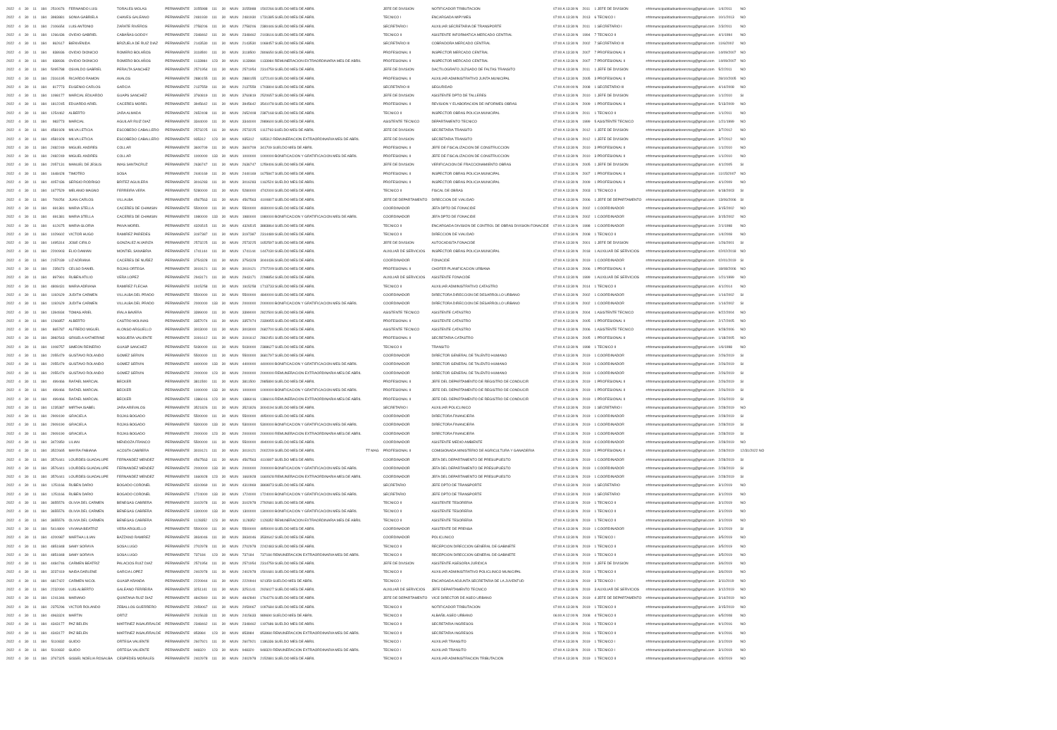| 2022 | 4 | 30 | 11 | 184 | 2510676 | FERNANDO LUIS | TORALES MOLAS | PERMANENTE | 3155988 | 111 | 30 | MUN | 3155988 | 1502266 SUELDO MES DE ABRIL | | JEFE DE DIVISION | NOTIFICADOR TRIBUTACION | 07:00 A 13:30 N | 2011 | 1 JEFE DE DIVISION | rrhhmunicipalidadsanlorenzocg@gmail.com | 1/4/2011 | NO |
| 2022 | 4 | 30 | 11 | 184 | 3983881 | SONIA GABRIELA | CHAVES GALEANO | PERMANENTE | 2481930 | 111 | 30 | MUN | 2481930 | 1731385 SUELDO MES DE ABRIL | | TECNICO I | ENCARGADA MIPYMES | 07:00 A 13:30 N | 2013 | 6 TECNICO I | rrhhmunicipalidadsanlorenzocg@gmail.com | 10/1/2013 | NO |
| 2022 | 4 | 30 | 11 | 184 | 2106654 | LUIS ANTONIO | ZARATE RIVEROS | PERMANENTE | 2758206 | 111 | 30 | MUN | 2758206 | 2380446 SUELDO MES DE ABRIL | | SECRETARIO I | AUXILIAR SECRETARIA DE TRANSPORTE | 07:00 A 13:30 N | 2011 | 1 SECRETARIO I | rrhhmunicipalidadsanlorenzocg@gmail.com | 2/3/2011 | NO |
| 2022 | 4 | 30 | 11 | 184 | 1266436 | OVIDIO GABRIEL | CABAÑAS GODOY | PERMANENTE | 2348462 | 111 | 30 | MUN | 2348462 | 2103616 SUELDO MES DE ABRIL | | TECNICO II | ASISTENTE INFORMATICA MERCADO CENTRAL | 07:00 A 13:30 N | 1994 | 7 TECNICO II | rrhhmunicipalidadsanlorenzocg@gmail.com | 4/1/1994 | NO |
| 2022 | 4 | 30 | 11 | 184 | 862617 | BIENVENIDA | BRIZUELA DE RUIZ DIAZ | PERMANENTE | 2143530 | 111 | 30 | MUN | 2143530 | 1068457 SUELDO MES DE ABRIL | | SECRETARIO III | COBRADORA MERCADO CENTRAL | 07:00 A 13:30 N | 2002 | 7 SECRETARIO III | rrhhmunicipalidadsanlorenzocg@gmail.com | 11/6/2002 | NO |
| 2022 | 4 | 30 | 11 | 184 | 838936 | OVIDIO DIONICIO | ROMERO BOLAÑOS | PERMANENTE | 3118500 | 111 | 30 | MUN | 3118500 | 2806650 SUELDO MES DE ABRIL | | PROFESIONAL II | INSPECTOR MERCADO CENTRAL | 07:00 A 13:30 N | 2007 | 7 PROFESIONAL II | rrhhmunicipalidadsanlorenzocg@gmail.com | 14/09/2007 | NO |
| 2022 | 4 | 30 | 11 | 184 | 838936 | OVIDIO DIONICIO | ROMERO BOLAÑOS | PERMANENTE | 1133984 | 123 | 30 | MUN | 1133984 | 1133984 REMUNERACION EXTRAORDINARIA MES DE ABRIL | | PROFESIONAL II | INSPECTOR MERCADO CENTRAL | 07:00 A 13:30 N | 2007 | 7 PROFESIONAL II | rrhhmunicipalidadsanlorenzocg@gmail.com | 14/09/2007 | NO |
| 2022 | 4 | 30 | 11 | 184 | 5095788 | OSVALDO GABRIEL | PERALTA SANCHEZ | PERMANENTE | 2571954 | 111 | 30 | MUN | 2571954 | 2314759 SUELDO MES DE ABRIL | | JEFE DE DIVISION | DACTILOGRAFO JUZGADO DE FALTAS TRANSITO | 07:00 A 13:30 N | 2011 | 1 JEFE DE DIVISION | rrhhmunicipalidadsanlorenzocg@gmail.com | 5/2/2011 | NO |
| 2022 | 4 | 30 | 11 | 184 | 2316195 | RICARDO RAMON | AVALOS | PERMANENTE | 2880155 | 111 | 30 | MUN | 2880155 | 1372140 SUELDO MES DE ABRIL | | PROFESIONAL II | AUXILIAR ADMINISTRATIVO JUNTA MUNICIPAL | 07:00 A 13:30 N | 2005 | 3 PROFESIONAL II | rrhhmunicipalidadsanlorenzocg@gmail.com | 28/10/2005 | NO |
| 2022 | 4 | 30 | 11 | 184 | 817773 | EUGENIO CARLOS | GARCIA | PERMANENTE | 2137559 | 111 | 30 | MUN | 2137559 | 1703804 SUELDO MES DE ABRIL | | SECRETARIO III | SEGURIDAD | 17:00 A 00:00 N | 2008 | 1 SECRETARIO III | rrhhmunicipalidadsanlorenzocg@gmail.com | 4/14/2008 | NO |
| 2022 | 4 | 30 | 11 | 184 | 1098177 | MARCIAL EDUARDO | GUAPS SANCHEZ | PERMANENTE | 3760819 | 111 | 30 | MUN | 3760819 | 2520657 SUELDO MES DE ABRIL | | JEFE DE DIVISION | ASISTENTE DPTO DE TALLERES | 07:00 A 13:30 N | 2010 | 1 JEFE DE DIVISION | rrhhmunicipalidadsanlorenzocg@gmail.com | 1/1/2010 | SI |
| 2022 | 4 | 30 | 11 | 184 | 1812245 | EDUARDO ARIEL | CACERES MOREL | PERMANENTE | 3945642 | 111 | 30 | MUN | 3945642 | 3541078 SUELDO MES DE ABRIL | | PROFESIONAL II | REVISION Y ELABORACION DE INFORMES OBRAS | 07:00 A 13:30 N | 2009 | 1 PROFESIONAL II | rrhhmunicipalidadsanlorenzocg@gmail.com | 5/13/2009 | NO |
| 2022 | 4 | 30 | 11 | 184 | 1254462 | ALBERTO | JARA ALMADA | PERMANENTE | 2652408 | 111 | 30 | MUN | 2652408 | 2387168 SUELDO MES DE ABRIL | | TECNICO II | INSPECTOR OBRAS POLICIA MUNICIPAL | 07:00 A 13:30 N | 2011 | 1 TECNICO II | rrhhmunicipalidadsanlorenzocg@gmail.com | 1/1/2011 | NO |
| 2022 | 4 | 30 | 11 | 184 | 983773 | MARCIAL | AGUILAR RUIZ DIAZ | PERMANENTE | 3344000 | 111 | 30 | MUN | 3344000 | 2989600 SUELDO MES DE ABRIL | | ASISTENTE TECNICO | DEPARTAMENTO TECNICO | 07:00 A 13:30 N | 1999 | 5 ASISTENTE TECNICO | rrhhmunicipalidadsanlorenzocg@gmail.com | 1/21/1999 | NO |
| 2022 | 4 | 30 | 11 | 184 | 4581928 | MILVA LETICIA | ESCOBEDO CABALLERO | PERMANENTE | 2573225 | 111 | 30 | MUN | 2573225 | 1112793 SUELDO MES DE ABRIL | | JEFE DE DIVISION | SECRETARIA TRANSITO | 07:00 A 13:30 N | 2012 | 1 JEFE DE DIVISION | rrhhmunicipalidadsanlorenzocg@gmail.com | 3/7/2012 | NO |
| 2022 | 4 | 30 | 11 | 184 | 4581928 | MILVA LETICIA | ESCOBEDO CABALLERO | PERMANENTE | 935312 | 123 | 30 | MUN | 935312 | 935312 REMUNERACION EXTRAORDINARIA MES DE ABRIL | | JEFE DE DIVISION | SECRETARIA TRANSITO | 07:00 A 13:30 N | 2012 | 1 JEFE DE DIVISION | rrhhmunicipalidadsanlorenzocg@gmail.com | 3/7/2012 | NO |
| 2022 | 4 | 30 | 11 | 184 | 2482249 | MIGUEL ANDRES | COLLAR | PERMANENTE | 3600709 | 111 | 30 | MUN | 3600709 | 341709 SUELDO MES DE ABRIL | | PROFESIONAL II | JEFE DE FISCALIZACION DE CONSTRUCCION | 07:00 A 13:30 N | 2010 | 3 PROFESIONAL II | rrhhmunicipalidadsanlorenzocg@gmail.com | 1/1/2010 | NO |
| 2022 | 4 | 30 | 11 | 184 | 2482249 | MIGUEL ANDRES | COLLAR | PERMANENTE | 1000000 | 133 | 30 | MUN | 1000000 | 1000000 BONIFICACION Y GRATIFICACION MES DE ABRIL | | PROFESIONAL II | JEFE DE FISCALIZACION DE CONSTRUCCION | 07:00 A 13:30 N | 2010 | 3 PROFESIONAL II | rrhhmunicipalidadsanlorenzocg@gmail.com | 1/1/2010 | NO |
| 2022 | 4 | 30 | 11 | 184 | 2057131 | MANUEL DE JESUS | IMAS SANTACRUZ | PERMANENTE | 2636747 | 111 | 30 | MUN | 2636747 | 1259406 SUELDO MES DE ABRIL | | JEFE DE DIVISION | VERIFICACION DE FRACCIONAMIENTO OBRAS | 07:00 A 13:30 N | 2005 | 1 JEFE DE DIVISION | rrhhmunicipalidadsanlorenzocg@gmail.com | 4/1/2005 | SI |
| 2022 | 4 | 30 | 11 | 184 | 1648428 | TIMOTEO | SOSA | PERMANENTE | 2440169 | 111 | 30 | MUN | 2440169 | 1675847 SUELDO MES DE ABRIL | | PROFESIONAL II | INSPECTOR OBRAS POLICIA MUNICIPAL | 07:00 A 13:30 N | 2007 | 1 PROFESIONAL II | rrhhmunicipalidadsanlorenzocg@gmail.com | 11/15/2007 | NO |
| 2022 | 4 | 30 | 11 | 184 | 4057436 | SERGIO RODRIGO | BRITEZ AGUILERA | PERMANENTE | 3016283 | 111 | 30 | MUN | 3016283 | 1162524 SUELDO MES DE ABRIL | | PROFESIONAL II | INSPECTOR OBRAS POLICIA MUNICIPAL | 07:00 A 13:30 N | 2009 | 1 PROFESIONAL II | rrhhmunicipalidadsanlorenzocg@gmail.com | 4/1/2009 | NO |
| 2022 | 4 | 30 | 11 | 184 | 1677529 | MELANIO MAGNO | FERREIRA VERA | PERMANENTE | 5280000 | 111 | 30 | MUN | 5280000 | 4742000 SUELDO MES DE ABRIL | | TECNICO II | FISCAL DE OBRAS | 07:00 A 13:30 N | 2003 | 1 TECNICO II | rrhhmunicipalidadsanlorenzocg@gmail.com | 6/18/2003 | SI |
| 2022 | 4 | 30 | 11 | 184 | 709254 | JUAN CARLOS | VILLALBA | PERMANENTE | 4567563 | 111 | 30 | MUN | 4567563 | 4100807 SUELDO MES DE ABRIL | | JEFE DE DEPARTAMENTO | DIRECCION DE VIALIDAD | 07:00 A 13:30 N | 2006 | 1 JEFE DE DEPARTAMENTO | rrhhmunicipalidadsanlorenzocg@gmail.com | 13/06/2006 | SI |
| 2022 | 4 | 30 | 11 | 184 | 691381 | MARIA STELLA | CACERES DE CHAMSIN | PERMANENTE | 5500000 | 111 | 30 | MUN | 5500000 | 4930000 SUELDO MES DE ABRIL | | COORDINADOR | JEFA DPTO DE FONACIDE | 07:00 A 13:30 N | 2002 | 1 COORDINADOR | rrhhmunicipalidadsanlorenzocg@gmail.com | 3/15/2002 | NO |
| 2022 | 4 | 30 | 11 | 184 | 691381 | MARIA STELLA | CACERES DE CHAMSIN | PERMANENTE | 1980000 | 133 | 30 | MUN | 1980000 | 1980000 BONIFICACION Y GRATIFICACION MES DE ABRIL | | COORDINADOR | JEFA DPTO DE FONACIDE | 07:00 A 13:30 N | 2002 | 1 COORDINADOR | rrhhmunicipalidadsanlorenzocg@gmail.com | 3/15/2002 | NO |
| 2022 | 4 | 30 | 11 | 184 | 612675 | MARIA GLORIA | PAIVA MOREL | PERMANENTE | 4326515 | 111 | 30 | MUN | 4326515 | 3883864 SUELDO MES DE ABRIL | | TECNICO II | ENCARGADA DIVISION DE CONTROL DE OBRAS DIVISION FONACIDE | 07:00 A 13:30 N | 1998 | 1 COORDINADOR | rrhhmunicipalidadsanlorenzocg@gmail.com | 2/1/1998 | NO |
| 2022 | 4 | 30 | 11 | 184 | 1029602 | VICTOR HUGO | RAMIREZ PAREDES | PERMANENTE | 3197387 | 111 | 30 | MUN | 3197387 | 2314489 SUELDO MES DE ABRIL | | TECNICO II | DIRECCION DE VIALIDAD | 07:00 A 13:30 N | 2008 | 1 TECNICO II | rrhhmunicipalidadsanlorenzocg@gmail.com | 1/4/2008 | NO |
| 2022 | 4 | 30 | 11 | 184 | 1495314 | JOSE CIRILO | GONZALEZ ALVARIZA | PERMANENTE | 2573225 | 111 | 30 | MUN | 2573225 | 1652597 SUELDO MES DE ABRIL | | JEFE DE DIVISION | AUTOCADISTA FONACIDE | 07:00 A 13:30 N | 2001 | 1 JEFE DE DIVISION | rrhhmunicipalidadsanlorenzocg@gmail.com | 1/26/2001 | SI |
| 2022 | 4 | 30 | 11 | 184 | 2200903 | ELIO DAMIAN | MONTIEL SANABRIA | PERMANENTE | 1741144 | 111 | 30 | MUN | 1741144 | 1447030 SUELDO MES DE ABRIL | | AUXILIAR DE SERVICIOS | INSPECTOR OBRAS POLICIA MUNICIPAL | 07:00 A 13:30 N | 2018 | 1 AUXILIAR DE SERVICIOS | rrhhmunicipalidadsanlorenzocg@gmail.com | 02/02/2018 | NO |
| 2022 | 4 | 30 | 11 | 184 | 2157039 | LIZ ADRIANA | CACERES DE NUÑEZ | PERMANENTE | 3754328 | 111 | 30 | MUN | 3754328 | 3044436 SUELDO MES DE ABRIL | | COORDINADOR | FONACIDE | 07:00 A 13:30 N | 2019 | 1 COORDINADOR | rrhhmunicipalidadsanlorenzocg@gmail.com | 02/01/2019 | SI |
| 2022 | 4 | 30 | 11 | 184 | 235673 | CELSO DANIEL | ROJAS ORTEGA | PERMANENTE | 3019121 | 111 | 30 | MUN | 3019121 | 2707209 SUELDO MES DE ABRIL | | PROFESIONAL II | CHOFER PLANIFICACION URBANA | 07:00 A 13:30 N | 2006 | 1 PROFESIONAL II | rrhhmunicipalidadsanlorenzocg@gmail.com | 18/08/2006 | NO |
| 2022 | 4 | 30 | 11 | 184 | 897991 | RUBEN ATILIO | VERA LOPEZ | PERMANENTE | 2943171 | 111 | 30 | MUN | 2943171 | 2298854 SUELDO MES DE ABRIL | | AUXILIAR DE SERVICIOS | ASISTENTE FONACIDE | 07:00 A 13:30 N | 1999 | 1 AUXILIAR DE SERVICIOS | rrhhmunicipalidadsanlorenzocg@gmail.com | 1/21/1999 | NO |
| 2022 | 4 | 30 | 11 | 184 | 4808431 | MARIA ADRIANA | RAMIREZ FLECHA | PERMANENTE | 1915258 | 111 | 30 | MUN | 1915258 | 1713733 SUELDO MES DE ABRIL | | TECNICO II | AUXILIAR ADMINISTRATIVO CATASTRO | 07:00 A 13:30 N | 2014 | 1 TECNICO II | rrhhmunicipalidadsanlorenzocg@gmail.com | 4/1/2014 | NO |
| 2022 | 4 | 30 | 11 | 184 | 1192629 | JUDITH CARMEN | VILLALBA DEL PRADO | PERMANENTE | 5500000 | 111 | 30 | MUN | 5500000 | 4840000 SUELDO MES DE ABRIL | | COORDINADOR | DIRECTORA DIRECCION DE DESARROLLO URBANO | 07:00 A 13:30 N | 2002 | 1 COORDINADOR | rrhhmunicipalidadsanlorenzocg@gmail.com | 1/14/2002 | SI |
| 2022 | 4 | 30 | 11 | 184 | 1192629 | JUDITH CARMEN | VILLALBA DEL PRADO | PERMANENTE | 2000000 | 133 | 30 | MUN | 2000000 | 2000000 BONIFICACION Y GRATIFICACION MES DE ABRIL | | COORDINADOR | DIRECTORA DIRECCION DE DESARROLLO URBANO | 07:00 A 13:30 N | 2002 | 1 COORDINADOR | rrhhmunicipalidadsanlorenzocg@gmail.com | 1/14/2002 | SI |
| 2022 | 4 | 30 | 11 | 184 | 1394934 | TOMAS ARIEL | IRALA BAVERA | PERMANENTE | 3399000 | 111 | 30 | MUN | 3399000 | 2822500 SUELDO MES DE ABRIL | | ASISTENTE TECNICO | ASISTENTE CATASTRO | 07:00 A 13:30 N | 2004 | 1 ASISTENTE TECNICO | rrhhmunicipalidadsanlorenzocg@gmail.com | 9/22/2004 | NO |
| 2022 | 4 | 30 | 11 | 184 | 1266857 | ALBERTO | CASTRO MOLINAS | PERMANENTE | 3357074 | 111 | 30 | MUN | 3357074 | 2339955 SUELDO MES DE ABRIL | | PROFESIONAL II | ASISTENTE CATASTRO | 07:00 A 13:30 N | 2005 | 1 PROFESIONAL II | rrhhmunicipalidadsanlorenzocg@gmail.com | 2/17/2005 | NO |
| 2022 | 4 | 30 | 11 | 184 | 865787 | ALFREDO MIGUEL | ALONSO ARGUELLO | PERMANENTE | 3003000 | 111 | 30 | MUN | 3003000 | 2682700 SUELDO MES DE ABRIL | | ASISTENTE TECNICO | ASISTENTE CATASTRO | 07:00 A 13:30 N | 2006 | 1 ASISTENTE TECNICO | rrhhmunicipalidadsanlorenzocg@gmail.com | 9/28/2006 | NO |
| 2022 | 4 | 30 | 11 | 184 | 3982543 | GRISELA KATHERINE | NOGUERA VALIENTE | PERMANENTE | 3191612 | 111 | 30 | MUN | 3191612 | 2862451 SUELDO MES DE ABRIL | | PROFESIONAL II | SECRETARIA CATASTRO | 07:00 A 13:30 N | 2005 | 1 PROFESIONAL II | rrhhmunicipalidadsanlorenzocg@gmail.com | 1/18/2005 | NO |
| 2022 | 4 | 30 | 11 | 184 | 1008757 | SIMEON REINERIO | GUASP SANCHEZ | PERMANENTE | 5030000 | 111 | 30 | MUN | 5030000 | 2388627 SUELDO MES DE ABRIL | | TECNICO II | TRANSITO | 07:00 A 13:30 N | 1998 | 1 TECNICO II | rrhhmunicipalidadsanlorenzocg@gmail.com | 1/6/1998 | NO |
| 2022 | 4 | 30 | 11 | 184 | 2055479 | GUSTAVO ROLANDO | GOMEZ SERVIN | PERMANENTE | 5500000 | 111 | 30 | MUN | 5500000 | 3681797 SUELDO MES DE ABRIL | | COORDINADOR | DIRECTOR GENERAL DE TALENTO HUMANO | 07:00 A 13:30 N | 2019 | 1 COORDINADOR | rrhhmunicipalidadsanlorenzocg@gmail.com | 2/26/2019 | SI |
| 2022 | 4 | 30 | 11 | 184 | 2055479 | GUSTAVO ROLANDO | GOMEZ SERVIN | PERMANENTE | 4400000 | 133 | 30 | MUN | 4400000 | 4400000 BONIFICACION Y GRATIFICACION MES DE ABRIL | | COORDINADOR | DIRECTOR GENERAL DE TALENTO HUMANO | 07:00 A 13:30 N | 2019 | 1 COORDINADOR | rrhhmunicipalidadsanlorenzocg@gmail.com | 2/26/2019 | SI |
| 2022 | 4 | 30 | 11 | 184 | 2055479 | GUSTAVO ROLANDO | GOMEZ SERVIN | PERMANENTE | 2000000 | 123 | 30 | MUN | 2000000 | 2000000 REMUNERACION EXTRAORDINARIA MES DE ABRIL | | COORDINADOR | DIRECTOR GENERAL DE TALENTO HUMANO | 07:00 A 13:30 N | 2019 | 1 COORDINADOR | rrhhmunicipalidadsanlorenzocg@gmail.com | 2/26/2019 | SI |
| 2022 | 4 | 30 | 11 | 184 | 499466 | RAFAEL MARCIAL | BECKER | PERMANENTE | 3811500 | 111 | 30 | MUN | 3811500 | 2985890 SUELDO MES DE ABRIL | | PROFESIONAL II | JEFE DEL DEPARTAMENTO DE REGISTRO DE CONDUCIR | 07:00 A 13:30 N | 2019 | 1 PROFESIONAL II | rrhhmunicipalidadsanlorenzocg@gmail.com | 2/26/2019 | SI |
| 2022 | 4 | 30 | 11 | 184 | 499466 | RAFAEL MARCIAL | BECKER | PERMANENTE | 1000000 | 133 | 30 | MUN | 1000000 | 1000000 BONIFICACION Y GRATIFICACION MES DE ABRIL | | PROFESIONAL II | JEFE DEL DEPARTAMENTO DE REGISTRO DE CONDUCIR | 07:00 A 13:30 N | 2019 | 1 PROFESIONAL II | rrhhmunicipalidadsanlorenzocg@gmail.com | 2/26/2019 | SI |
| 2022 | 4 | 30 | 11 | 184 | 499466 | RAFAEL MARCIAL | BECKER | PERMANENTE | 1386016 | 123 | 30 | MUN | 1386016 | 1386016 REMUNERACION EXTRAORDINARIA MES DE ABRIL | | PROFESIONAL II | JEFE DEL DEPARTAMENTO DE REGISTRO DE CONDUCIR | 07:00 A 13:30 N | 2019 | 1 PROFESIONAL II | rrhhmunicipalidadsanlorenzocg@gmail.com | 2/26/2019 | SI |
| 2022 | 4 | 30 | 11 | 184 | 1235387 | MIRTHA ISABEL | JARA AREVALOS | PERMANENTE | 3521826 | 111 | 30 | MUN | 3521826 | 3004194 SUELDO MES DE ABRIL | | SECRETARIO I | AUXILIAR POLICLINICO | 07:00 A 13:30 N | 2019 | 1 SECRETARIO I | rrhhmunicipalidadsanlorenzocg@gmail.com | 2/28/2019 | NO |
| 2022 | 4 | 30 | 11 | 184 | 2909190 | GRACIELA | ROJAS BOGADO | PERMANENTE | 5500000 | 111 | 30 | MUN | 5500000 | 4950000 SUELDO MES DE ABRIL | | COORDINADOR | DIRECTORA FINANCIERA | 07:00 A 13:30 N | 2019 | 1 COORDINADOR | rrhhmunicipalidadsanlorenzocg@gmail.com | 2/28/2019 | SI |
| 2022 | 4 | 30 | 11 | 184 | 2909190 | GRACIELA | ROJAS BOGADO | PERMANENTE | 5300000 | 133 | 30 | MUN | 5300000 | 5300000 BONIFICACION Y GRATIFICACION MES DE ABRIL | | COORDINADOR | DIRECTORA FINANCIERA | 07:00 A 13:30 N | 2019 | 1 COORDINADOR | rrhhmunicipalidadsanlorenzocg@gmail.com | 2/28/2019 | SI |
| 2022 | 4 | 30 | 11 | 184 | 2909190 | GRACIELA | ROJAS BOGADO | PERMANENTE | 2000000 | 123 | 30 | MUN | 2000000 | 2000000 REMUNERACION EXTRAORDINARIA MES DE ABRIL | | COORDINADOR | DIRECTORA FINANCIERA | 07:00 A 13:30 N | 2019 | 1 COORDINADOR | rrhhmunicipalidadsanlorenzocg@gmail.com | 2/28/2019 | SI |
| 2022 | 4 | 30 | 11 | 184 | 3472850 | LILIAN | MENDOZA FRANCO | PERMANENTE | 5500000 | 111 | 30 | MUN | 5500000 | 4940000 SUELDO MES DE ABRIL | | COORDINADOR | ASISTENTE MEDIO AMBIENTE | 07:00 A 13:30 N | 2019 | 4 COORDINADOR | rrhhmunicipalidadsanlorenzocg@gmail.com | 2/28/2019 | NO |
| 2022 | 4 | 30 | 11 | 184 | 3522665 | MAYRA FABIANA | ACOSTA CABRERA | PERMANENTE | 3019121 | 111 | 30 | MUN | 3019121 | 2002209 SUELDO MES DE ABRIL | TT MAG | PROFESIONAL II | COMISIONADA MINISTERIO DE AGRICULTURA Y GANADERIA | 07:00 A 13:30 N | 2019 | 1 PROFESIONAL II | rrhhmunicipalidadsanlorenzocg@gmail.com | 2/28/2019 | 12/31/2022 NO |
| 2022 | 4 | 30 | 11 | 184 | 3576441 | LOURDES GUADALUPE | FERNANDEZ MENDEZ | PERMANENTE | 4567563 | 111 | 30 | MUN | 4567563 | 4110807 SUELDO MES DE ABRIL | | COORDINADOR | JEFA DEL DEPARTAMENTO DE PRESUPUESTO | 07:00 A 13:30 N | 2019 | 1 COORDINADOR | rrhhmunicipalidadsanlorenzocg@gmail.com | 2/28/2019 | SI |
| 2022 | 4 | 30 | 11 | 184 | 3576441 | LOURDES GUADALUPE | FERNANDEZ MENDEZ | PERMANENTE | 2000000 | 133 | 30 | MUN | 2000000 | 2000000 BONIFICACION Y GRATIFICACION MES DE ABRIL | | COORDINADOR | JEFA DEL DEPARTAMENTO DE PRESUPUESTO | 07:00 A 13:30 N | 2019 | 1 COORDINADOR | rrhhmunicipalidadsanlorenzocg@gmail.com | 2/28/2019 | SI |
| 2022 | 4 | 30 | 11 | 184 | 3576441 | LOURDES GUADALUPE | FERNANDEZ MENDEZ | PERMANENTE | 1660928 | 123 | 30 | MUN | 1660928 | 1660928 REMUNERACION EXTRAORDINARIA MES DE ABRIL | | COORDINADOR | JEFA DEL DEPARTAMENTO DE PRESUPUESTO | 07:00 A 13:30 N | 2019 | 1 COORDINADOR | rrhhmunicipalidadsanlorenzocg@gmail.com | 2/28/2019 | SI |
| 2022 | 4 | 30 | 11 | 184 | 1251166 | RUBEN DARIO | BOGADO CORONEL | PERMANENTE | 4310969 | 111 | 30 | MUN | 4310969 | 3869873 SUELDO MES DE ABRIL | | SECRETARIO | JEFE DPTO DE TRANSPORTE | 07:00 A 13:30 N | 2019 | 1 SECRETARIO | rrhhmunicipalidadsanlorenzocg@gmail.com | 3/1/2019 | NO |
| 2022 | 4 | 30 | 11 | 184 | 1251166 | RUBEN DARIO | BOGADO CORONEL | PERMANENTE | 1724000 | 133 | 30 | MUN | 1724000 | 1724000 BONIFICACION Y GRATIFICACION MES DE ABRIL | | SECRETARIO | JEFE DPTO DE TRANSPORTE | 07:00 A 13:30 N | 2019 | 1 SECRETARIO | rrhhmunicipalidadsanlorenzocg@gmail.com | 3/1/2019 | NO |
| 2022 | 4 | 30 | 11 | 184 | 3655576 | OLIVIA DEL CARMEN | BENEGAS CABRERA | PERMANENTE | 3102978 | 111 | 30 | MUN | 3102978 | 2792681 SUELDO MES DE ABRIL | | TECNICO II | ASISTENTE TESORERIA | 07:00 A 13:30 N | 2019 | 1 TECNICO II | rrhhmunicipalidadsanlorenzocg@gmail.com | 3/1/2019 | NO |
| 2022 | 4 | 30 | 11 | 184 | 3655576 | OLIVIA DEL CARMEN | BENEGAS CABRERA | PERMANENTE | 1300000 | 133 | 30 | MUN | 1300000 | 1300000 BONIFICACION Y GRATIFICACION MES DE ABRIL | | TECNICO II | ASISTENTE TESORERIA | 07:00 A 13:30 N | 2019 | 1 TECNICO II | rrhhmunicipalidadsanlorenzocg@gmail.com | 3/1/2019 | NO |
| 2022 | 4 | 30 | 11 | 184 | 3655576 | OLIVIA DEL CARMEN | BENEGAS CABRERA | PERMANENTE | 1128352 | 123 | 30 | MUN | 1128352 | 1128352 REMUNERACION EXTRAORDINARIA MES DE ABRIL | | TECNICO II | ASISTENTE TESORERIA | 07:00 A 13:30 N | 2019 | 1 TECNICO II | rrhhmunicipalidadsanlorenzocg@gmail.com | 3/1/2019 | NO |
| 2022 | 4 | 30 | 11 | 184 | 5414800 | VIVIANA BEATRIZ | VERA ARGUELLO | PERMANENTE | 5500000 | 111 | 30 | MUN | 5500000 | 4950000 SUELDO MES DE ABRIL | | COORDINADOR | ASISTENTE DE PRENSA | 07:00 A 13:30 N | 2019 | 1 COORDINADOR | rrhhmunicipalidadsanlorenzocg@gmail.com | 3/1/2019 | SI |
| 2022 | 4 | 30 | 11 | 184 | 4200987 | MARTHA LILIAN | BAZZANO RAMIREZ | PERMANENTE | 3934046 | 111 | 30 | MUN | 3934046 | 3530642 SUELDO MES DE ABRIL | | COORDINADOR | POLICLINICO | 07:00 A 13:30 N | 2019 | 1 TECNICO I | rrhhmunicipalidadsanlorenzocg@gmail.com | 3/5/2019 | NO |
| 2022 | 4 | 30 | 11 | 184 | 4851848 | SAMY SORAYA | SOSA LUGO | PERMANENTE | 2702978 | 111 | 30 | MUN | 2702978 | 2242483 SUELDO MES DE ABRIL | | TECNICO II | RECEPCION DIRECCION GENERAL DE GABINETE | 07:00 A 13:30 N | 2019 | 1 TECNICO II | rrhhmunicipalidadsanlorenzocg@gmail.com | 3/5/2019 | NO |
| 2022 | 4 | 30 | 11 | 184 | 4851848 | SAMY SORAYA | SOSA LUGO | PERMANENTE | 737184 | 123 | 30 | MUN | 737184 | 737184 REMUNERACION EXTRAORDINARIA MES DE ABRIL | | TECNICO II | RECEPCION DIRECCION GENERAL DE GABINETE | 07:00 A 13:30 N | 2019 | 1 TECNICO II | rrhhmunicipalidadsanlorenzocg@gmail.com | 3/5/2019 | NO |
| 2022 | 4 | 30 | 11 | 184 | 4484746 | CARMEN BEATRIZ | PALACIOS RUIZ DIAZ | PERMANENTE | 2571954 | 111 | 30 | MUN | 2571954 | 2314759 SUELDO MES DE ABRIL | | JEFE DE DIVISION | ASISTENTE ASESORIA JURIDICA | 07:00 A 13:30 N | 2019 | 1 JEFE DE DIVISION | rrhhmunicipalidadsanlorenzocg@gmail.com | 3/6/2019 | NO |
| 2022 | 4 | 30 | 11 | 184 | 3237419 | NAIDA DARLENE | GARCIA LOPEZ | PERMANENTE | 2402978 | 111 | 30 | MUN | 2402978 | 1501681 SUELDO MES DE ABRIL | | TECNICO II | AUXILIAR ADMINISTRATIVO POLICLINICO MUNICIPAL | 07:00 A 13:30 N | 2019 | 1 TECNICO II | rrhhmunicipalidadsanlorenzocg@gmail.com | 3/6/2019 | NO |
| 2022 | 4 | 30 | 11 | 184 | 6817422 | CARMEN NICOL | GUASP ARANDA | PERMANENTE | 2220944 | 111 | 30 | MUN | 2220944 | 921359 SUELDO MES DE ABRIL | | TECNICO I | ENCARGADA ADJUNTA SECRETARIA DE LA JUVENTUD | 07:00 A 13:30 N | 2019 | 3 TECNICO I | rrhhmunicipalidadsanlorenzocg@gmail.com | 3/11/2019 | NO |
| 2022 | 4 | 30 | 11 | 184 | 2232090 | LUIS ALBERTO | GALEANO FERREIRA | PERMANENTE | 3251141 | 111 | 30 | MUN | 3251141 | 2926027 SUELDO MES DE ABRIL | | AUXILIAR DE SERVICIOS | JEFE DEPARTAMENTO TECNICO | 07:00 A 13:30 N | 2019 | 3 AUXILIAR DE SERVICIOS | rrhhmunicipalidadsanlorenzocg@gmail.com | 3/12/2019 | NO |
| 2022 | 4 | 30 | 11 | 184 | 1241346 | MARIANO | QUINTANA RUIZ DIAZ | PERMANENTE | 4842840 | 111 | 30 | MUN | 4842840 | 1764276 SUELDO MES DE ABRIL | | JEFE DE DEPARTAMENTO | VICE DIRECTOR DE ASEO URBANO | 07:00 A 13:30 N | 2019 | 4 JEFE DE DEPARTAMENTO | rrhhmunicipalidadsanlorenzocg@gmail.com | 3/14/2019 | NO |
| 2022 | 4 | 30 | 11 | 184 | 2375296 | VICTOR ROLANDO | ZEBALLOS GUERRERO | PERMANENTE | 2059067 | 111 | 30 | MUN | 2059067 | 1097684 SUELDO MES DE ABRIL | | TECNICO II | NOTIFICADOR TRIBUTACION | 07:00 A 13:30 N | 2019 | 1 TECNICO II | rrhhmunicipalidadsanlorenzocg@gmail.com | 3/15/2019 | NO |
| 2022 | 4 | 30 | 11 | 184 | 4963324 | MARTIN | ORTIZ | PERMANENTE | 2415633 | 111 | 30 | MUN | 2415633 | 989690 SUELDO MES DE ABRIL | | TECNICO II | ALBAÑIL ASEO URBANO | 06:00 A 12:00 N | 2008 | 4 TECNICO II | rrhhmunicipalidadsanlorenzocg@gmail.com | 6/5/2008 | NO |
| 2022 | 4 | 30 | 11 | 184 | 4343177 | PAZ BELEN | MARTINEZ INSAURRALDE | PERMANENTE | 2348462 | 111 | 30 | MUN | 2348462 | 1197686 SUELDO MES DE ABRIL | | TECNICO II | SECRETARIA INGRESOS | 07:00 A 13:30 N | 2016 | 1 TECNICO II | rrhhmunicipalidadsanlorenzocg@gmail.com | 9/1/2016 | NO |
| 2022 | 4 | 30 | 11 | 184 | 4343177 | PAZ BELEN | MARTINEZ INSAURRALDE | PERMANENTE | 853984 | 123 | 30 | MUN | 853984 | 853984 REMUNERACION EXTRAORDINARIA MES DE ABRIL | | TECNICO II | SECRETARIA INGRESOS | 07:00 A 13:30 N | 2016 | 1 TECNICO II | rrhhmunicipalidadsanlorenzocg@gmail.com | 9/1/2016 | NO |
| 2022 | 4 | 30 | 11 | 184 | 5110832 | GUIDO | ORTEGA VALIENTE | PERMANENTE | 2607921 | 111 | 30 | MUN | 2607921 | 1186336 SUELDO MES DE ABRIL | | TECNICO I | AUXILIAR TRANSITO | 07:00 A 13:30 N | 2019 | 1 TECNICO I | rrhhmunicipalidadsanlorenzocg@gmail.com | 3/1/2019 | NO |
| 2022 | 4 | 30 | 11 | 184 | 5110832 | GUIDO | ORTEGA VALIENTE | PERMANENTE | 948320 | 123 | 30 | MUN | 948320 | 948320 REMUNERACION EXTRAORDINARIA MES DE ABRIL | | TECNICO I | AUXILIAR TRANSITO | 07:00 A 13:30 N | 2019 | 1 TECNICO I | rrhhmunicipalidadsanlorenzocg@gmail.com | 3/1/2019 | NO |
| 2022 | 4 | 30 | 11 | 184 | 3767325 | GISSEL NOELIA ROSALBA | CESPEDES MORALES | PERMANENTE | 2402978 | 111 | 30 | MUN | 2402978 | 2152881 SUELDO MES DE ABRIL | | TECNICO II | AUXILIAR ADMINISTRACION TRIBUTACION | 07:00 A 13:30 N | 2019 | 1 TECNICO II | rrhhmunicipalidadsanlorenzocg@gmail.com | 4/3/2019 | NO |